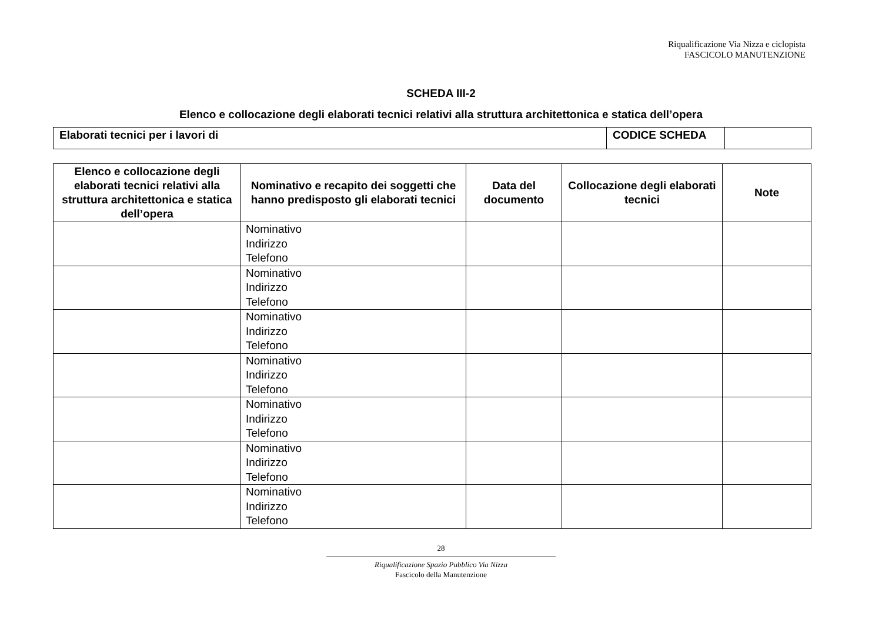Riqualificazione Via Nizza e ciclopista
FASCICOLO MANUTENZIONE
SCHEDA III-2
Elenco e collocazione degli elaborati tecnici relativi alla struttura architettonica e statica dell’opera
| Elaborati tecnici per i lavori di | CODICE SCHEDA | |
| Elenco e collocazione degli elaborati tecnici relativi alla struttura architettonica e statica dell’opera | Nominativo e recapito dei soggetti che hanno predisposto gli elaborati tecnici | Data del documento | Collocazione degli elaborati tecnici | Note |
| --- | --- | --- | --- | --- |
| | Nominativo Indirizzo Telefono | | | |
| | Nominativo Indirizzo Telefono | | | |
| | Nominativo Indirizzo Telefono | | | |
| | Nominativo Indirizzo Telefono | | | |
| | Nominativo Indirizzo Telefono | | | |
| | Nominativo Indirizzo Telefono | | | |
| | Nominativo Indirizzo Telefono | | | |
28
Riqualificazione Spazio Pubblico Via Nizza
Fascicolo della Manutenzione